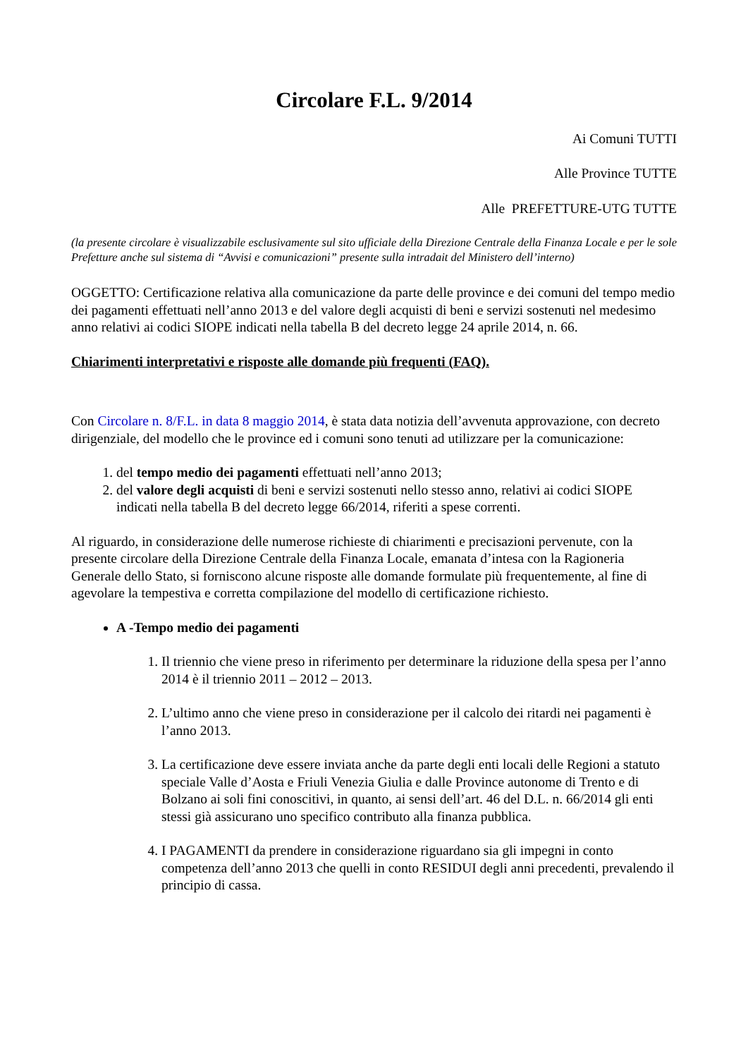Circolare F.L. 9/2014
Ai Comuni TUTTI
Alle Province TUTTE
Alle PREFETTURE-UTG TUTTE
(la presente circolare è visualizzabile esclusivamente sul sito ufficiale della Direzione Centrale della Finanza Locale e per le sole Prefetture anche sul sistema di “Avvisi e comunicazioni” presente sulla intradait del Ministero dell’interno)
OGGETTO: Certificazione relativa alla comunicazione da parte delle province e dei comuni del tempo medio dei pagamenti effettuati nell’anno 2013 e del valore degli acquisti di beni e servizi sostenuti nel medesimo anno relativi ai codici SIOPE indicati nella tabella B del decreto legge 24 aprile 2014, n. 66.
Chiarimenti interpretativi e risposte alle domande più frequenti (FAQ).
Con Circolare n. 8/F.L. in data 8 maggio 2014, è stata data notizia dell’avvenuta approvazione, con decreto dirigenziale, del modello che le province ed i comuni sono tenuti ad utilizzare per la comunicazione:
1. del tempo medio dei pagamenti effettuati nell’anno 2013;
2. del valore degli acquisti di beni e servizi sostenuti nello stesso anno, relativi ai codici SIOPE indicati nella tabella B del decreto legge 66/2014, riferiti a spese correnti.
Al riguardo, in considerazione delle numerose richieste di chiarimenti e precisazioni pervenute, con la presente circolare della Direzione Centrale della Finanza Locale, emanata d’intesa con la Ragioneria Generale dello Stato, si forniscono alcune risposte alle domande formulate più frequentemente, al fine di agevolare la tempestiva e corretta compilazione del modello di certificazione richiesto.
A -Tempo medio dei pagamenti
1. Il triennio che viene preso in riferimento per determinare la riduzione della spesa per l’anno 2014 è il triennio 2011 – 2012 – 2013.
2. L’ultimo anno che viene preso in considerazione per il calcolo dei ritardi nei pagamenti è l’anno 2013.
3. La certificazione deve essere inviata anche da parte degli enti locali delle Regioni a statuto speciale Valle d’Aosta e Friuli Venezia Giulia e dalle Province autonome di Trento e di Bolzano ai soli fini conoscitivi, in quanto, ai sensi dell’art. 46 del D.L. n. 66/2014 gli enti stessi già assicurano uno specifico contributo alla finanza pubblica.
4. I PAGAMENTI da prendere in considerazione riguardano sia gli impegni in conto competenza dell’anno 2013 che quelli in conto RESIDUI degli anni precedenti, prevalendo il principio di cassa.